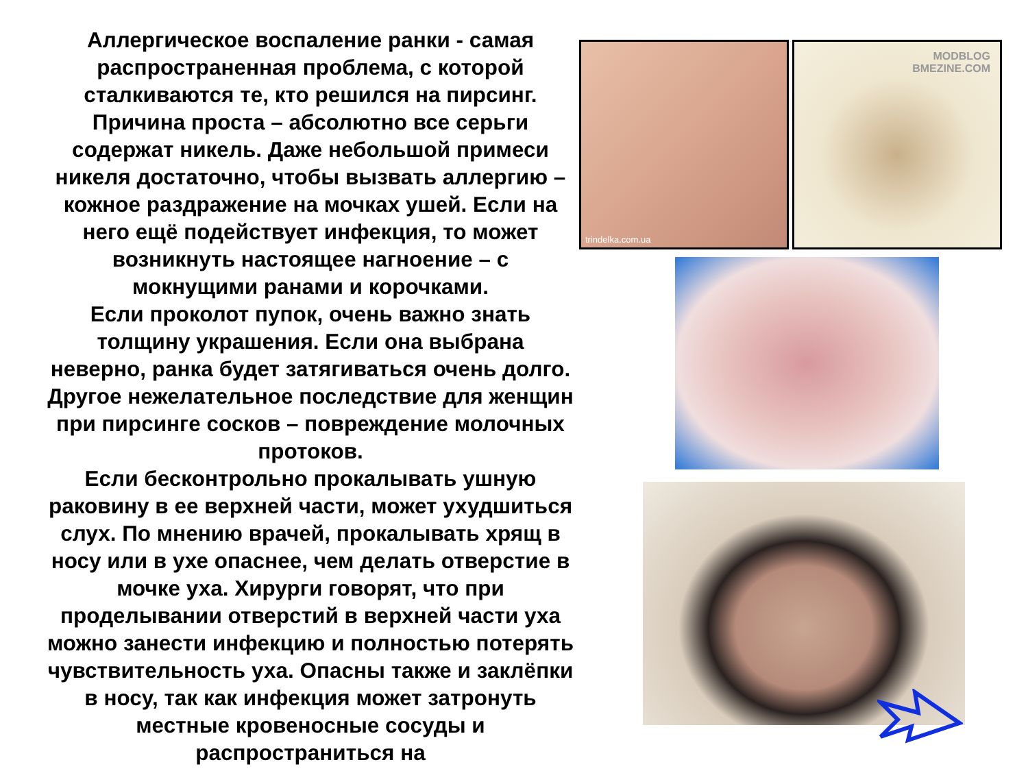Аллергическое воспаление ранки - самая распространенная проблема, с которой сталкиваются те, кто решился на пирсинг. Причина проста – абсолютно все серьги содержат никель. Даже небольшой примеси никеля достаточно, чтобы вызвать аллергию – кожное раздражение на мочках ушей. Если на него ещё подействует инфекция, то может возникнуть настоящее нагноение – с мокнущими ранами и корочками.
Если проколот пупок, очень важно знать толщину украшения. Если она выбрана неверно, ранка будет затягиваться очень долго. Другое нежелательное последствие для женщин при пирсинге сосков – повреждение молочных протоков.
Если бесконтрольно прокалывать ушную раковину в ее верхней части, может ухудшиться слух. По мнению врачей, прокалывать хрящ в носу или в ухе опаснее, чем делать отверстие в мочке уха. Хирурги говорят, что при проделывании отверстий в верхней части уха можно занести инфекцию и полностью потерять чувствительность уха. Опасны также и заклёпки в носу, так как инфекция может затронуть местные кровеносные сосуды и распространиться на
trindelka.com.ua
MODBLOG
BMEZINE.COM